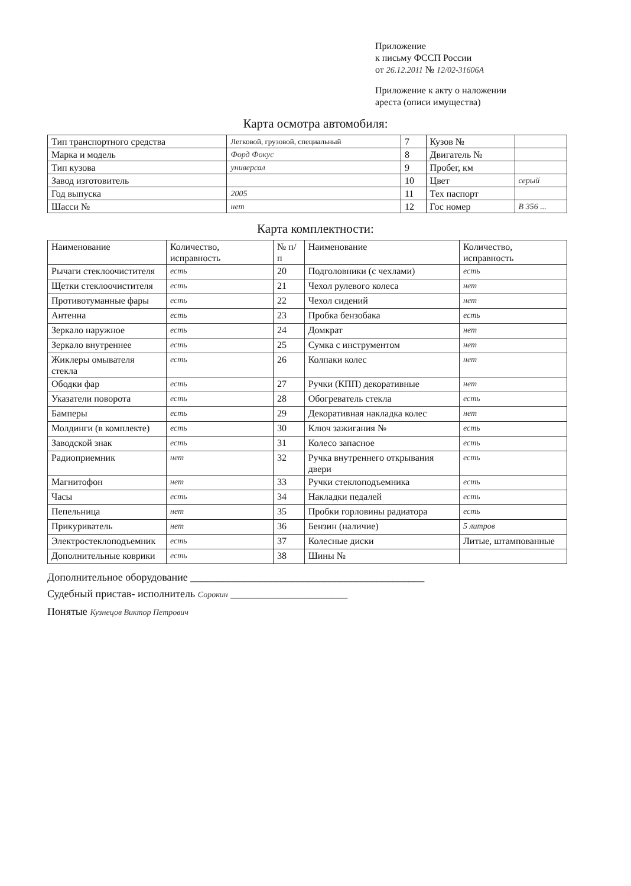Приложение
к письму ФССП России
от 26.12.2011 № 12/02-31606А
Приложение к акту о наложении
ареста (описи имущества)
Карта осмотра автомобиля:
| Тип транспортного средства | Легковой, грузовой, специальный | 7 | Кузов № | |
| Марка и модель | Форд Фокус | 8 | Двигатель № | |
| Тип кузова | универсал | 9 | Пробег, км | |
| Завод изготовитель | | 10 | Цвет | серый |
| Год выпуска | 2005 | 11 | Тех паспорт | |
| Шасси № | нет | 12 | Гос номер | В 356 ... |
Карта комплектности:
| Наименование | Количество, исправность | № п/п | Наименование | Количество, исправность |
| Рычаги стеклоочистителя | есть | 20 | Подголовники (с чехлами) | есть |
| Щетки стеклоочистителя | есть | 21 | Чехол рулевого колеса | нет |
| Противотуманные фары | есть | 22 | Чехол сидений | нет |
| Антенна | есть | 23 | Пробка бензобака | есть |
| Зеркало наружное | есть | 24 | Домкрат | нет |
| Зеркало внутреннее | есть | 25 | Сумка с инструментом | нет |
| Жиклеры омывателя стекла | есть | 26 | Колпаки колес | нет |
| Ободки фар | есть | 27 | Ручки (КПП) декоративные | нет |
| Указатели поворота | есть | 28 | Обогреватель стекла | есть |
| Бамперы | есть | 29 | Декоративная накладка колес | нет |
| Молдинги (в комплекте) | есть | 30 | Ключ зажигания № | есть |
| Заводской знак | есть | 31 | Колесо запасное | есть |
| Радиоприемник | нет | 32 | Ручка внутреннего открывания двери | есть |
| Магнитофон | нет | 33 | Ручки стеклоподъемника | есть |
| Часы | есть | 34 | Накладки педалей | есть |
| Пепельница | нет | 35 | Пробки горловины радиатора | есть |
| Прикуриватель | нет | 36 | Бензин (наличие) | 5 литров |
| Электростеклоподъемник | есть | 37 | Колесные диски | Литые, штампованные |
| Дополнительные коврики | есть | 38 | Шины № | |
Дополнительное оборудование ____________________________________________
Судебный пристав- исполнитель Сорокин ______________________
Понятые Кузнецов Виктор Петрович